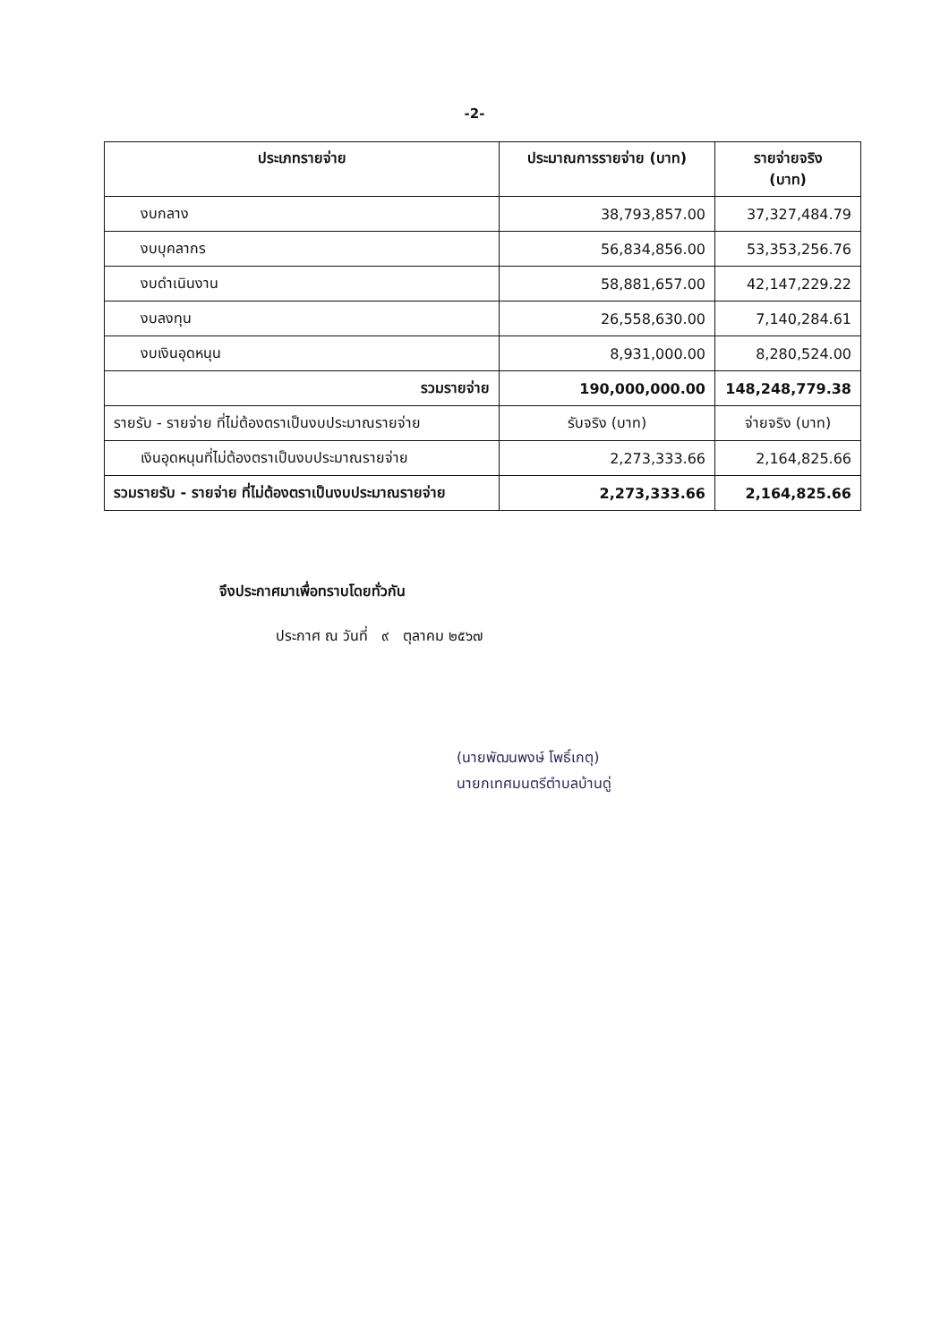-2-
| ประเภทรายจ่าย | ประมาณการรายจ่าย (บาท) | รายจ่ายจริง (บาท) |
| --- | --- | --- |
| งบกลาง | 38,793,857.00 | 37,327,484.79 |
| งบบุคลากร | 56,834,856.00 | 53,353,256.76 |
| งบดำเนินงาน | 58,881,657.00 | 42,147,229.22 |
| งบลงทุน | 26,558,630.00 | 7,140,284.61 |
| งบเงินอุดหนุน | 8,931,000.00 | 8,280,524.00 |
| รวมรายจ่าย | 190,000,000.00 | 148,248,779.38 |
| รายรับ - รายจ่าย ที่ไม่ต้องตราเป็นงบประมาณรายจ่าย | รับจริง (บาท) | จ่ายจริง (บาท) |
| เงินอุดหนุนที่ไม่ต้องตราเป็นงบประมาณรายจ่าย | 2,273,333.66 | 2,164,825.66 |
| รวมรายรับ - รายจ่าย ที่ไม่ต้องตราเป็นงบประมาณรายจ่าย | 2,273,333.66 | 2,164,825.66 |
จึงประกาศมาเพื่อทราบโดยทั่วกัน
ประกาศ ณ วันที่ ๙ ตุลาคม ๒๕๖๗
(นายพัฒนพงษ์ โพธิ์เกตุ)
นายกเทศมนตรีตำบลบ้านดู่